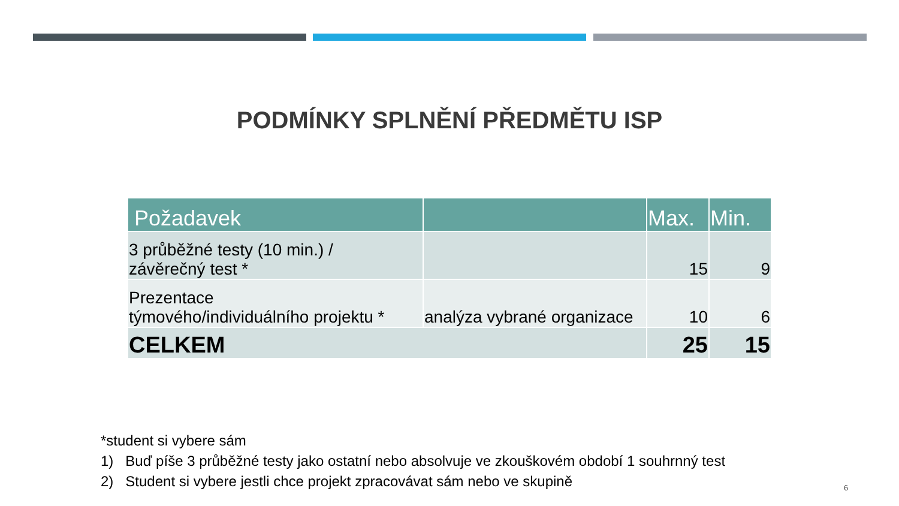PODMÍNKY SPLNĚNÍ PŘEDMĚTU ISP
| Požadavek | | Max. | Min. |
| --- | --- | --- | --- |
| 3 průběžné testy (10 min.) / závěrečný test * | | 15 | 9 |
| Prezentace týmového/individuálního projektu * | analýza vybrané organizace | 10 | 6 |
| CELKEM | | 25 | 15 |
*student si vybere sám
1) Buď píše 3 průběžné testy jako ostatní nebo absolvuje ve zkouškovém období 1 souhrnný test
2) Student si vybere jestli chce projekt zpracovávat sám nebo ve skupině
6